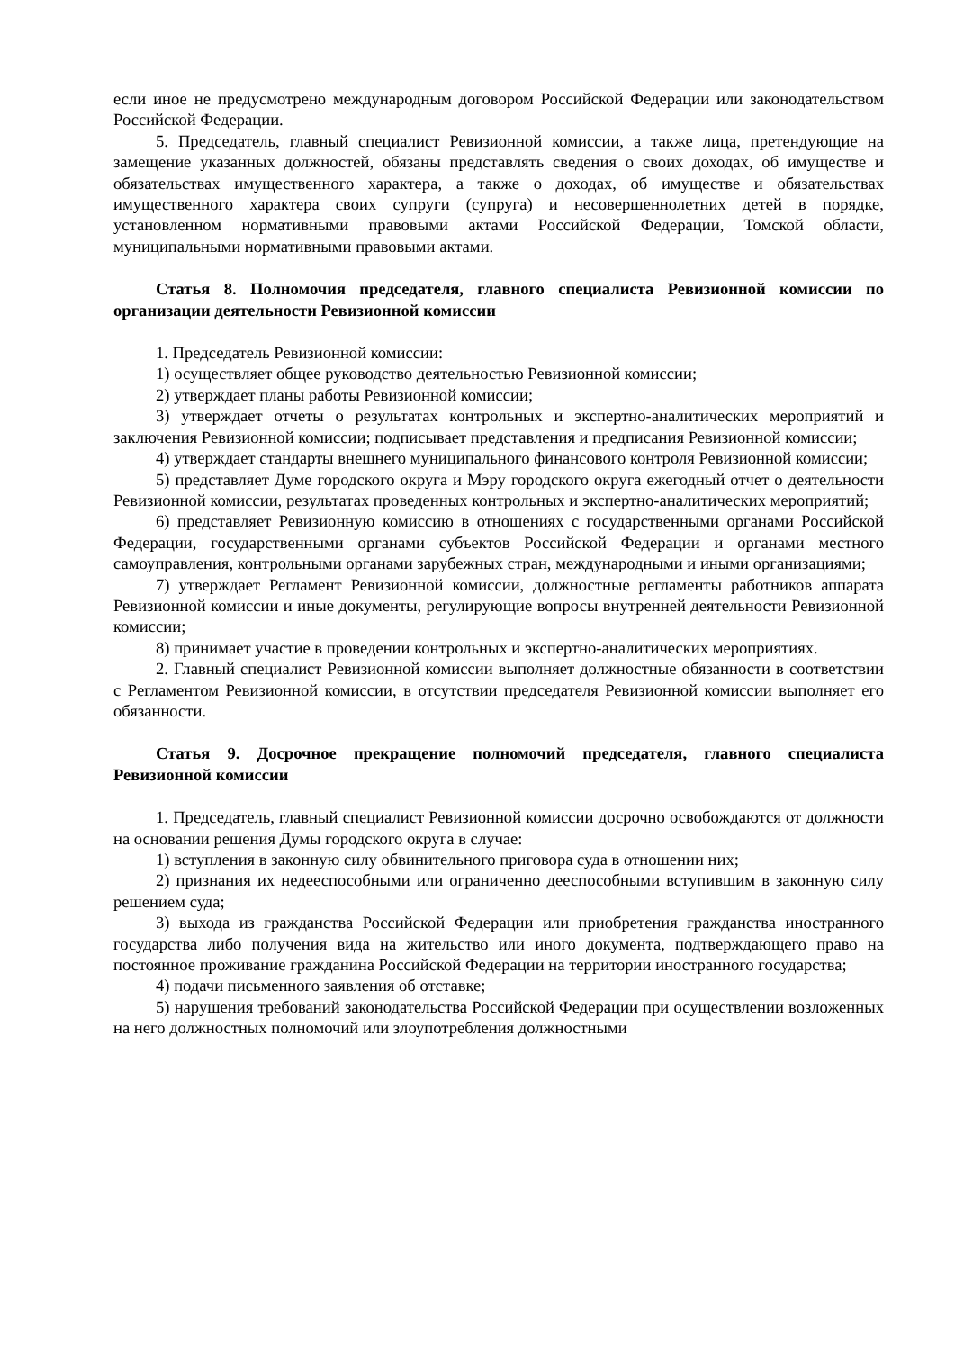если иное не предусмотрено международным договором Российской Федерации или законодательством Российской Федерации.
5. Председатель, главный специалист Ревизионной комиссии, а также лица, претендующие на замещение указанных должностей, обязаны представлять сведения о своих доходах, об имуществе и обязательствах имущественного характера, а также о доходах, об имуществе и обязательствах имущественного характера своих супруги (супруга) и несовершеннолетних детей в порядке, установленном нормативными правовыми актами Российской Федерации, Томской области, муниципальными нормативными правовыми актами.
Статья 8. Полномочия председателя, главного специалиста Ревизионной комиссии по организации деятельности Ревизионной комиссии
1. Председатель Ревизионной комиссии:
1) осуществляет общее руководство деятельностью Ревизионной комиссии;
2) утверждает планы работы Ревизионной комиссии;
3) утверждает отчеты о результатах контрольных и экспертно-аналитических мероприятий и заключения Ревизионной комиссии; подписывает представления и предписания Ревизионной комиссии;
4) утверждает стандарты внешнего муниципального финансового контроля Ревизионной комиссии;
5) представляет Думе городского округа и Мэру городского округа ежегодный отчет о деятельности Ревизионной комиссии, результатах проведенных контрольных и экспертно-аналитических мероприятий;
6) представляет Ревизионную комиссию в отношениях с государственными органами Российской Федерации, государственными органами субъектов Российской Федерации и органами местного самоуправления, контрольными органами зарубежных стран, международными и иными организациями;
7) утверждает Регламент Ревизионной комиссии, должностные регламенты работников аппарата Ревизионной комиссии и иные документы, регулирующие вопросы внутренней деятельности Ревизионной комиссии;
8) принимает участие в проведении контрольных и экспертно-аналитических мероприятиях.
2. Главный специалист Ревизионной комиссии выполняет должностные обязанности в соответствии с Регламентом Ревизионной комиссии, в отсутствии председателя Ревизионной комиссии выполняет его обязанности.
Статья 9. Досрочное прекращение полномочий председателя, главного специалиста Ревизионной комиссии
1. Председатель, главный специалист Ревизионной комиссии досрочно освобождаются от должности на основании решения Думы городского округа в случае:
1) вступления в законную силу обвинительного приговора суда в отношении них;
2) признания их недееспособными или ограниченно дееспособными вступившим в законную силу решением суда;
3) выхода из гражданства Российской Федерации или приобретения гражданства иностранного государства либо получения вида на жительство или иного документа, подтверждающего право на постоянное проживание гражданина Российской Федерации на территории иностранного государства;
4) подачи письменного заявления об отставке;
5) нарушения требований законодательства Российской Федерации при осуществлении возложенных на него должностных полномочий или злоупотребления должностными